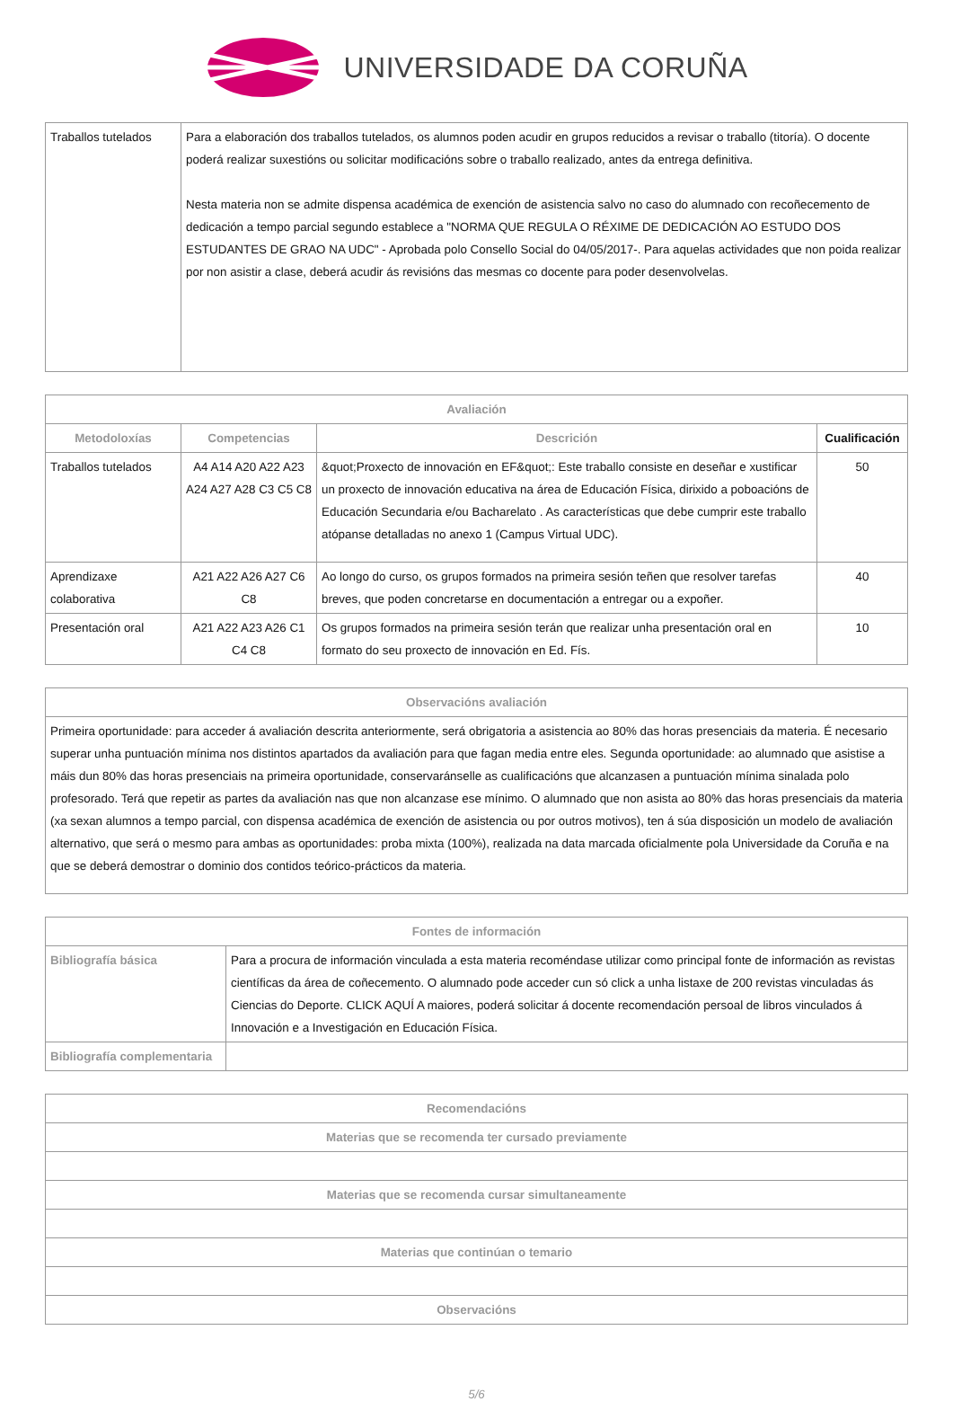UNIVERSIDADE DA CORUÑA
| Traballos tutelados | Para a elaboración dos traballos tutelados, os alumnos poden acudir en grupos reducidos a revisar o traballo (titoría). O docente poderá realizar suxestións ou solicitar modificacións sobre o traballo realizado, antes da entrega definitiva. Nesta materia non se admite dispensa académica de exención de asistencia salvo no caso do alumnado con recoñecemento de dedicación a tempo parcial segundo establece a "NORMA QUE REGULA O RÉXIME DE DEDICACIÓN AO ESTUDO DOS ESTUDANTES DE GRAO NA UDC" - Aprobada polo Consello Social do 04/05/2017-. Para aquelas actividades que non poida realizar por non asistir a clase, deberá acudir ás revisións das mesmas co docente para poder desenvolvelas. |
| Avaliación | | | |
| --- | --- | --- | --- |
| Metodoloxías | Competencias | Descrición | Cualificación |
| Traballos tutelados | A4 A14 A20 A22 A23 A24 A27 A28 C3 C5 C8 | &quot;Proxecto de innovación en EF&quot;: Este traballo consiste en deseñar e xustificar un proxecto de innovación educativa na área de Educación Física, dirixido a poboacións de Educación Secundaria e/ou Bacharelato . As características que debe cumprir este traballo atópanse detalladas no anexo 1 (Campus Virtual UDC). | 50 |
| Aprendizaxe colaborativa | A21 A22 A26 A27 C6 C8 | Ao longo do curso, os grupos formados na primeira sesión teñen que resolver tarefas breves, que poden concretarse en documentación a entregar ou a expoñer. | 40 |
| Presentación oral | A21 A22 A23 A26 C1 C4 C8 | Os grupos formados na primeira sesión terán que realizar unha presentación oral en formato do seu proxecto de innovación en Ed. Fís. | 10 |
| Observacións avaliación |
| --- |
| Primeira oportunidade: para acceder á avaliación descrita anteriormente, será obrigatoria a asistencia ao 80% das horas presenciais da materia. É necesario superar unha puntuación mínima nos distintos apartados da avaliación para que fagan media entre eles. Segunda oportunidade: ao alumnado que asistise a máis dun 80% das horas presenciais na primeira oportunidade, conservaránselle as cualificacións que alcanzasen a puntuación mínima sinalada polo profesorado. Terá que repetir as partes da avaliación nas que non alcanzase ese mínimo. O alumnado que non asista ao 80% das horas presenciais da materia (xa sexan alumnos a tempo parcial, con dispensa académica de exención de asistencia ou por outros motivos), ten á súa disposición un modelo de avaliación alternativo, que será o mesmo para ambas as oportunidades: proba mixta (100%), realizada na data marcada oficialmente pola Universidade da Coruña e na que se deberá demostrar o dominio dos contidos teórico-prácticos da materia. |
| Fontes de información | |
| --- | --- |
| Bibliografía básica | Para a procura de información vinculada a esta materia recoméndase utilizar como principal fonte de información as revistas científicas da área de coñecemento. O alumnado pode acceder cun só click a unha listaxe de 200 revistas vinculadas ás Ciencias do Deporte. CLICK AQUÍ A maiores, poderá solicitar á docente recomendación persoal de libros vinculados á Innovación e a Investigación en Educación Física. |
| Bibliografía complementaria | |
| Recomendacións |
| --- |
| Materias que se recomenda ter cursado previamente |
| Materias que se recomenda cursar simultaneamente |
| Materias que continúan o temario |
| Observacións |
5/6